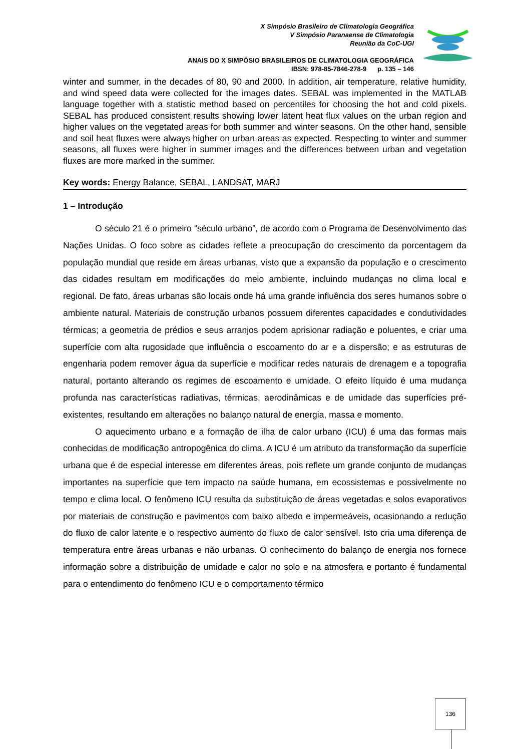X Simpósio Brasileiro de Climatologia Geográfica
V Simpósio Paranaense de Climatologia
Reunião da CoC-UGI
ANAIS DO X SIMPÓSIO BRASILEIROS DE CLIMATOLOGIA GEOGRÁFICA
IBSN: 978-85-7846-278-9 p. 135 – 146
winter and summer, in the decades of 80, 90 and 2000. In addition, air temperature, relative humidity, and wind speed data were collected for the images dates. SEBAL was implemented in the MATLAB language together with a statistic method based on percentiles for choosing the hot and cold pixels. SEBAL has produced consistent results showing lower latent heat flux values on the urban region and higher values on the vegetated areas for both summer and winter seasons. On the other hand, sensible and soil heat fluxes were always higher on urban areas as expected. Respecting to winter and summer seasons, all fluxes were higher in summer images and the differences between urban and vegetation fluxes are more marked in the summer.
Key words: Energy Balance, SEBAL, LANDSAT, MARJ
1 – Introdução
O século 21 é o primeiro “século urbano”, de acordo com o Programa de Desenvolvimento das Nações Unidas. O foco sobre as cidades reflete a preocupação do crescimento da porcentagem da população mundial que reside em áreas urbanas, visto que a expansão da população e o crescimento das cidades resultam em modificações do meio ambiente, incluindo mudanças no clima local e regional. De fato, áreas urbanas são locais onde há uma grande influência dos seres humanos sobre o ambiente natural. Materiais de construção urbanos possuem diferentes capacidades e condutividades térmicas; a geometria de prédios e seus arranjos podem aprisionar radiação e poluentes, e criar uma superfície com alta rugosidade que influência o escoamento do ar e a dispersão; e as estruturas de engenharia podem remover água da superfície e modificar redes naturais de drenagem e a topografia natural, portanto alterando os regimes de escoamento e umidade. O efeito líquido é uma mudança profunda nas características radiativas, térmicas, aerodinâmicas e de umidade das superfícies pré-existentes, resultando em alterações no balanço natural de energia, massa e momento.
O aquecimento urbano e a formação de ilha de calor urbano (ICU) é uma das formas mais conhecidas de modificação antropogênica do clima. A ICU é um atributo da transformação da superfície urbana que é de especial interesse em diferentes áreas, pois reflete um grande conjunto de mudanças importantes na superfície que tem impacto na saúde humana, em ecossistemas e possivelmente no tempo e clima local. O fenômeno ICU resulta da substituição de áreas vegetadas e solos evaporativos por materiais de construção e pavimentos com baixo albedo e impermeáveis, ocasionando a redução do fluxo de calor latente e o respectivo aumento do fluxo de calor sensível. Isto cria uma diferença de temperatura entre áreas urbanas e não urbanas. O conhecimento do balanço de energia nos fornece informação sobre a distribuição de umidade e calor no solo e na atmosfera e portanto é fundamental para o entendimento do fenômeno ICU e o comportamento térmico
136